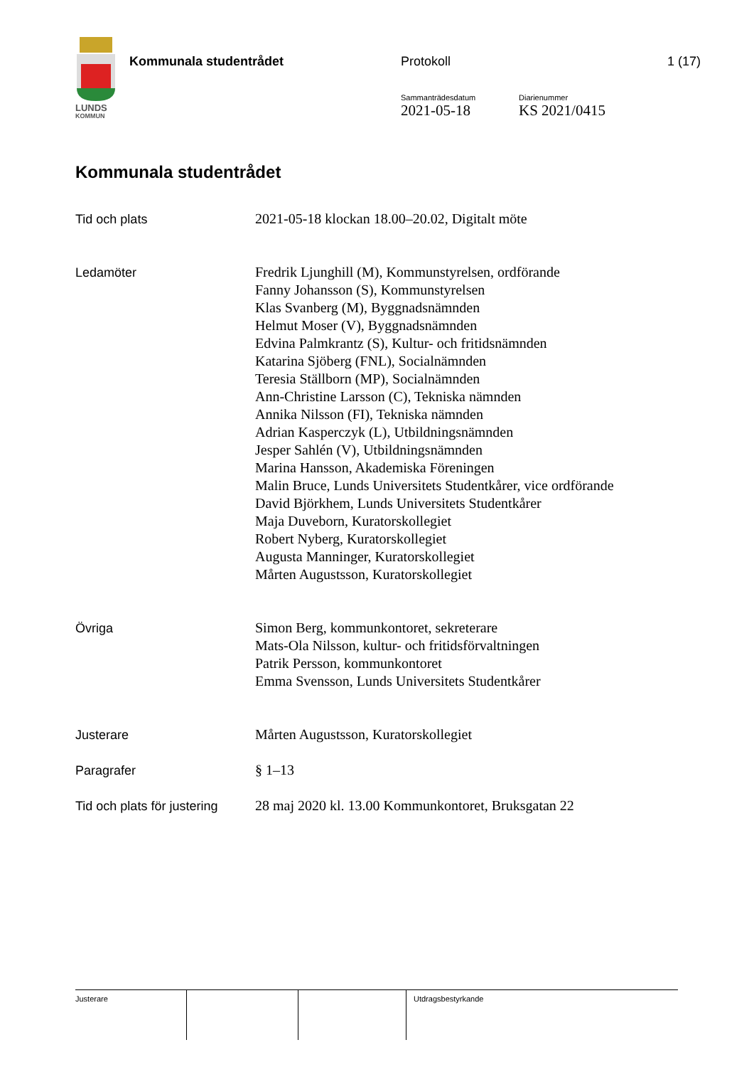LUNDS
KOMMUN
Kommunala studentrådet Protokoll
Sammanträdesdatum
2021-05-18
Diarienummer
KS 2021/0415
1 (17)
Kommunala studentrådet
| Tid och plats | 2021-05-18 klockan 18.00–20.02, Digitalt möte |
| Ledamöter | Fredrik Ljunghill (M), Kommunstyrelsen, ordförande Fanny Johansson (S), Kommunstyrelsen Klas Svanberg (M), Byggnadsnämnden Helmut Moser (V), Byggnadsnämnden Edvina Palmkrantz (S), Kultur- och fritidsnämnden Katarina Sjöberg (FNL), Socialnämnden Teresia Ställborn (MP), Socialnämnden Ann-Christine Larsson (C), Tekniska nämnden Annika Nilsson (FI), Tekniska nämnden Adrian Kasperczyk (L), Utbildningsnämnden Jesper Sahlén (V), Utbildningsnämnden Marina Hansson, Akademiska Föreningen Malin Bruce, Lunds Universitets Studentkårer, vice ordförande David Björkhem, Lunds Universitets Studentkårer Maja Duveborn, Kuratorskollegiet Robert Nyberg, Kuratorskollegiet Augusta Manninger, Kuratorskollegiet Mårten Augustsson, Kuratorskollegiet |
| Övriga | Simon Berg, kommunkontoret, sekreterare Mats-Ola Nilsson, kultur- och fritidsförvaltningen Patrik Persson, kommunkontoret Emma Svensson, Lunds Universitets Studentkårer |
| Justerare | Mårten Augustsson, Kuratorskollegiet |
| Paragrafer | § 1–13 |
| Tid och plats för justering | 28 maj 2020 kl. 13.00 Kommunkontoret, Bruksgatan 22 |
Justerare Utdragsbestyrkande